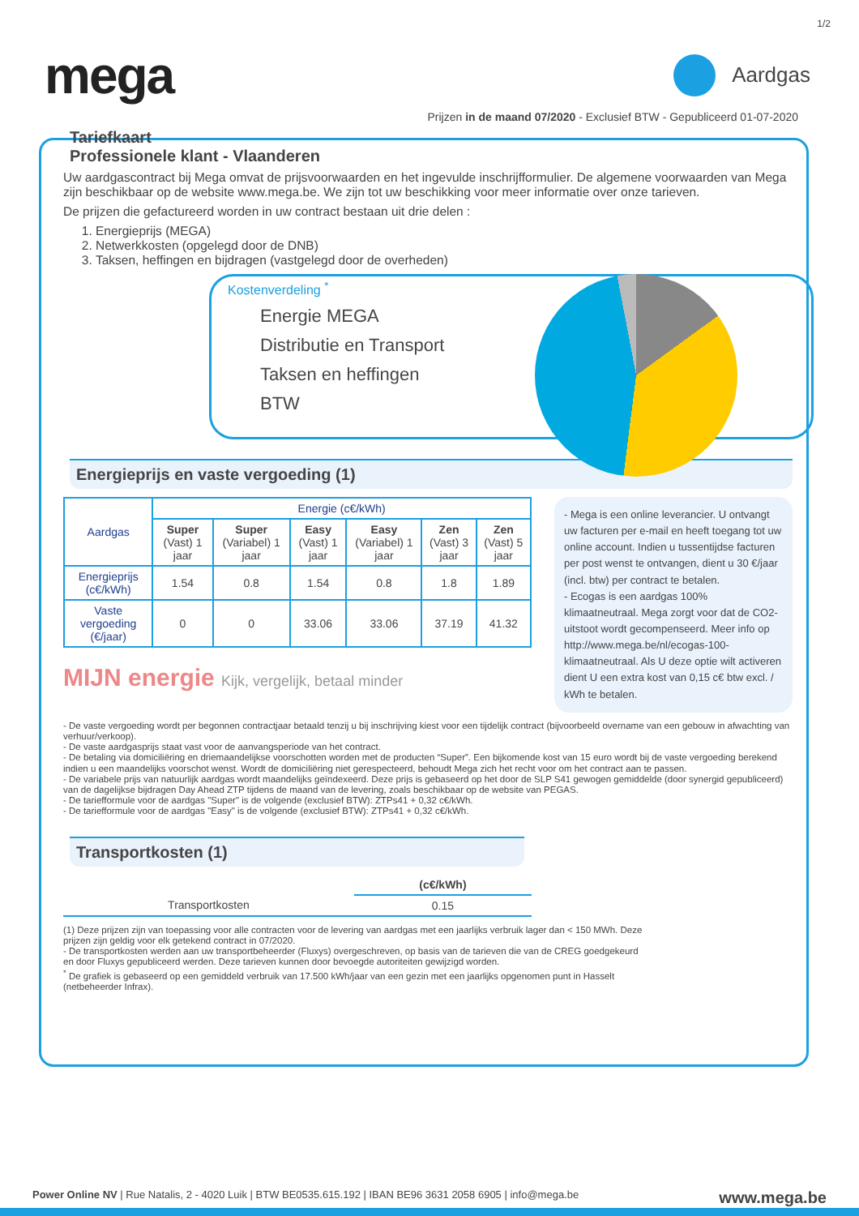1/2
mega
Aardgas
Prijzen in de maand 07/2020 - Exclusief BTW - Gepubliceerd 01-07-2020
Tariefkaart
Professionele klant - Vlaanderen
Uw aardgascontract bij Mega omvat de prijsvoorwaarden en het ingevulde inschrijfformulier. De algemene voorwaarden van Mega zijn beschikbaar op de website www.mega.be. We zijn tot uw beschikking voor meer informatie over onze tarieven.
De prijzen die gefactureerd worden in uw contract bestaan uit drie delen :
1. Energieprijs (MEGA)
2. Netwerkkosten (opgelegd door de DNB)
3. Taksen, heffingen en bijdragen (vastgelegd door de overheden)
Kostenverdeling <sup>*</sup>
Energie MEGA
Distributie en Transport
Taksen en heffingen
BTW
Energieprijs en vaste vergoeding (1)
- Mega is een online leverancier. U ontvangt uw facturen per e-mail en heeft toegang tot uw online account. Indien u tussentijdse facturen per post wenst te ontvangen, dient u 30 €/jaar (incl. btw) per contract te betalen.
- Ecogas is een aardgas 100% klimaatneutraal. Mega zorgt voor dat de CO2-uitstoot wordt gecompenseerd. Meer info op http://www.mega.be/nl/ecogas-100-klimaatneutraal. Als U deze optie wilt activeren dient U een extra kost van 0,15 c€ btw excl. / kWh te betalen.
| Aardgas | Energie (c€/kWh) | | | | | |
| --- | --- | --- | --- | --- | --- | --- |
| | Super (Vast) 1 jaar | Super (Variabel) 1 jaar | Easy (Vast) 1 jaar | Easy (Variabel) 1 jaar | Zen (Vast) 3 jaar | Zen (Vast) 5 jaar |
| Energieprijs (c€/kWh) | 1.54 | 0.8 | 1.54 | 0.8 | 1.8 | 1.89 |
| Vaste vergoeding (€/jaar) | 0 | 0 | 33.06 | 33.06 | 37.19 | 41.32 |
MIJN energie Kijk, vergelijk, betaal minder
- De vaste vergoeding wordt per begonnen contractjaar betaald tenzij u bij inschrijving kiest voor een tijdelijk contract (bijvoorbeeld overname van een gebouw in afwachting van verhuur/verkoop).
- De vaste aardgasprijs staat vast voor de aanvangsperiode van het contract.
- De betaling via domiciliëring en driemaandelijkse voorschotten worden met de producten “Super”. Een bijkomende kost van 15 euro wordt bij de vaste vergoeding berekend indien u een maandelijks voorschot wenst. Wordt de domiciliëring niet gerespecteerd, behoudt Mega zich het recht voor om het contract aan te passen.
- De variabele prijs van natuurlijk aardgas wordt maandelijks geïndexeerd. Deze prijs is gebaseerd op het door de SLP S41 gewogen gemiddelde (door synergid gepubliceerd) van de dagelijkse bijdragen Day Ahead ZTP tijdens de maand van de levering, zoals beschikbaar op de website van PEGAS.
- De tariefformule voor de aardgas "Super" is de volgende (exclusief BTW): ZTPs41 + 0,32 c€/kWh.
- De tariefformule voor de aardgas "Easy" is de volgende (exclusief BTW): ZTPs41 + 0,32 c€/kWh.
Transportkosten (1)
| | (c€/kWh) |
| --- | --- |
| Transportkosten | 0.15 |
(1) Deze prijzen zijn van toepassing voor alle contracten voor de levering van aardgas met een jaarlijks verbruik lager dan < 150 MWh. Deze prijzen zijn geldig voor elk getekend contract in 07/2020.
- De transportkosten werden aan uw transportbeheerder (Fluxys) overgeschreven, op basis van de tarieven die van de CREG goedgekeurd en door Fluxys gepubliceerd werden. Deze tarieven kunnen door bevoegde autoriteiten gewijzigd worden.
<sup>*</sup> De grafiek is gebaseerd op een gemiddeld verbruik van 17.500 kWh/jaar van een gezin met een jaarlijks opgenomen punt in Hasselt (netbeheerder Infrax).
Power Online NV | Rue Natalis, 2 - 4020 Luik | BTW BE0535.615.192 | IBAN BE96 3631 2058 6905 | info@mega.be www.mega.be